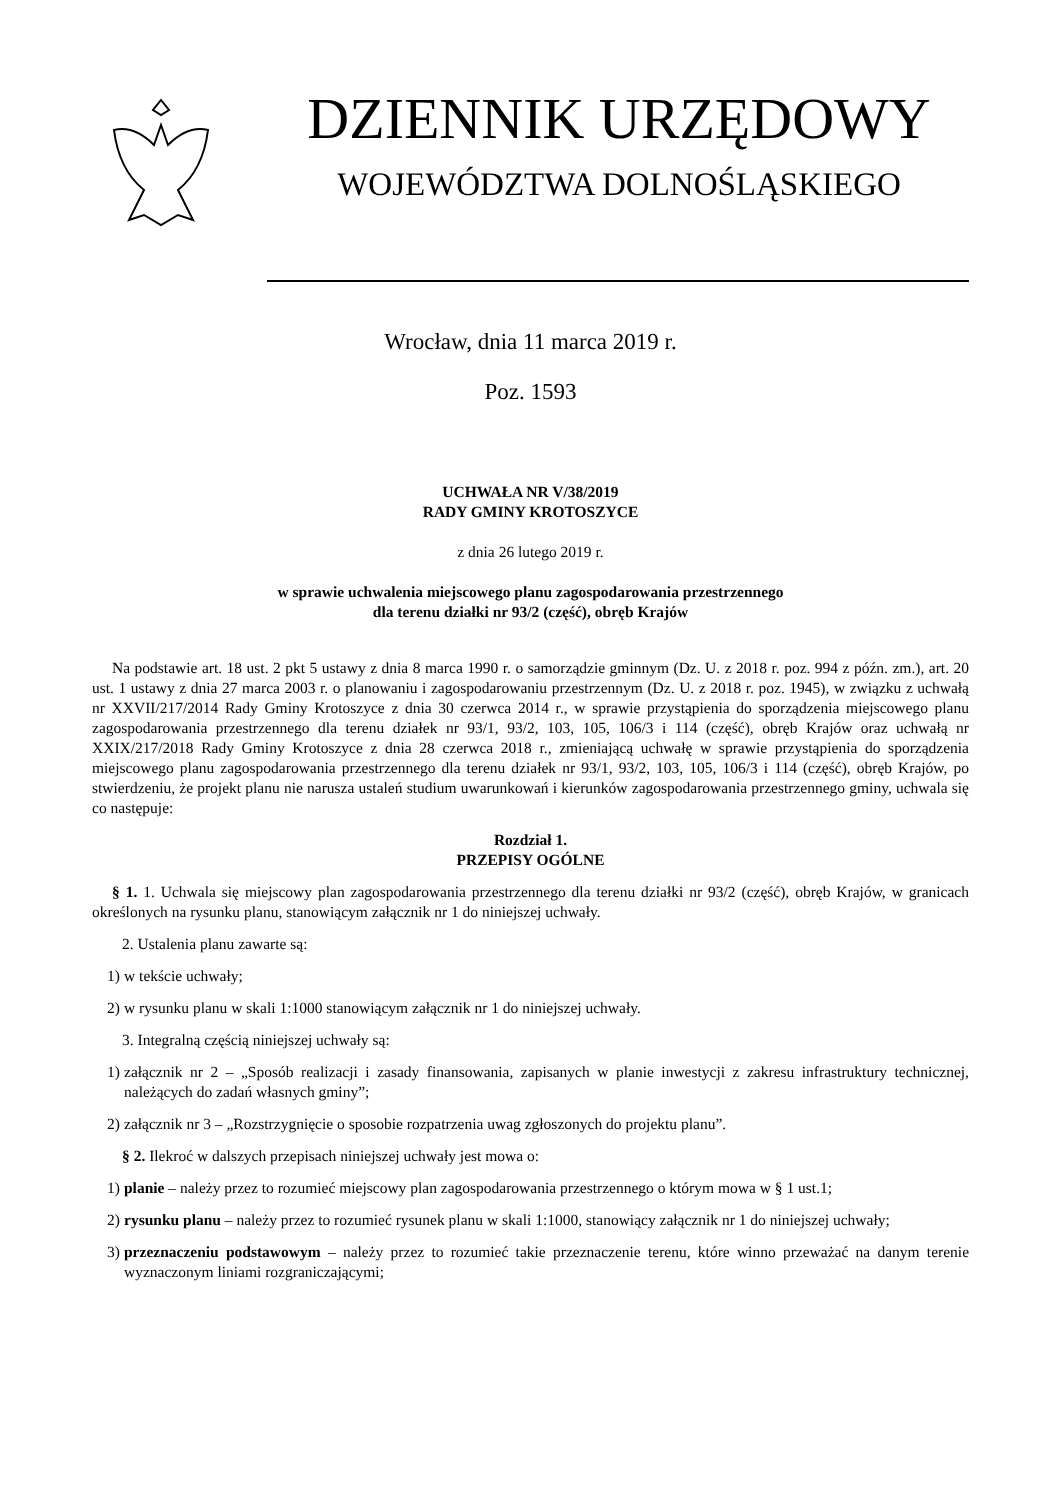DZIENNIK URZĘDOWY
WOJEWÓDZTWA DOLNOŚLĄSKIEGO
Wrocław, dnia 11 marca 2019 r.
Poz. 1593
UCHWAŁA NR V/38/2019
RADY GMINY KROTOSZYCE
z dnia 26 lutego 2019 r.
w sprawie uchwalenia miejscowego planu zagospodarowania przestrzennego
dla terenu działki nr 93/2 (część), obręb Krajów
Na podstawie art. 18 ust. 2 pkt 5 ustawy z dnia 8 marca 1990 r. o samorządzie gminnym (Dz. U. z 2018 r. poz. 994 z późn. zm.), art. 20 ust. 1 ustawy z dnia 27 marca 2003 r. o planowaniu i zagospodarowaniu przestrzennym (Dz. U. z 2018 r. poz. 1945), w związku z uchwałą nr XXVII/217/2014 Rady Gminy Krotoszyce z dnia 30 czerwca 2014 r., w sprawie przystąpienia do sporządzenia miejscowego planu zagospodarowania przestrzennego dla terenu działek nr 93/1, 93/2, 103, 105, 106/3 i 114 (część), obręb Krajów oraz uchwałą nr XXIX/217/2018 Rady Gminy Krotoszyce z dnia 28 czerwca 2018 r., zmieniającą uchwałę w sprawie przystąpienia do sporządzenia miejscowego planu zagospodarowania przestrzennego dla terenu działek nr 93/1, 93/2, 103, 105, 106/3 i 114 (część), obręb Krajów, po stwierdzeniu, że projekt planu nie narusza ustaleń studium uwarunkowań i kierunków zagospodarowania przestrzennego gminy, uchwala się co następuje:
Rozdział 1.
PRZEPISY OGÓLNE
§ 1. 1. Uchwala się miejscowy plan zagospodarowania przestrzennego dla terenu działki nr 93/2 (część), obręb Krajów, w granicach określonych na rysunku planu, stanowiącym załącznik nr 1 do niniejszej uchwały.
2. Ustalenia planu zawarte są:
1) w tekście uchwały;
2) w rysunku planu w skali 1:1000 stanowiącym załącznik nr 1 do niniejszej uchwały.
3. Integralną częścią niniejszej uchwały są:
1) załącznik nr 2 – „Sposób realizacji i zasady finansowania, zapisanych w planie inwestycji z zakresu infrastruktury technicznej, należących do zadań własnych gminy”;
2) załącznik nr 3 – „Rozstrzygnięcie o sposobie rozpatrzenia uwag zgłoszonych do projektu planu”.
§ 2. Ilekroć w dalszych przepisach niniejszej uchwały jest mowa o:
1) planie – należy przez to rozumieć miejscowy plan zagospodarowania przestrzennego o którym mowa w § 1 ust.1;
2) rysunku planu – należy przez to rozumieć rysunek planu w skali 1:1000, stanowiący załącznik nr 1 do niniejszej uchwały;
3) przeznaczeniu podstawowym – należy przez to rozumieć takie przeznaczenie terenu, które winno przeważać na danym terenie wyznaczonym liniami rozgraniczającymi;